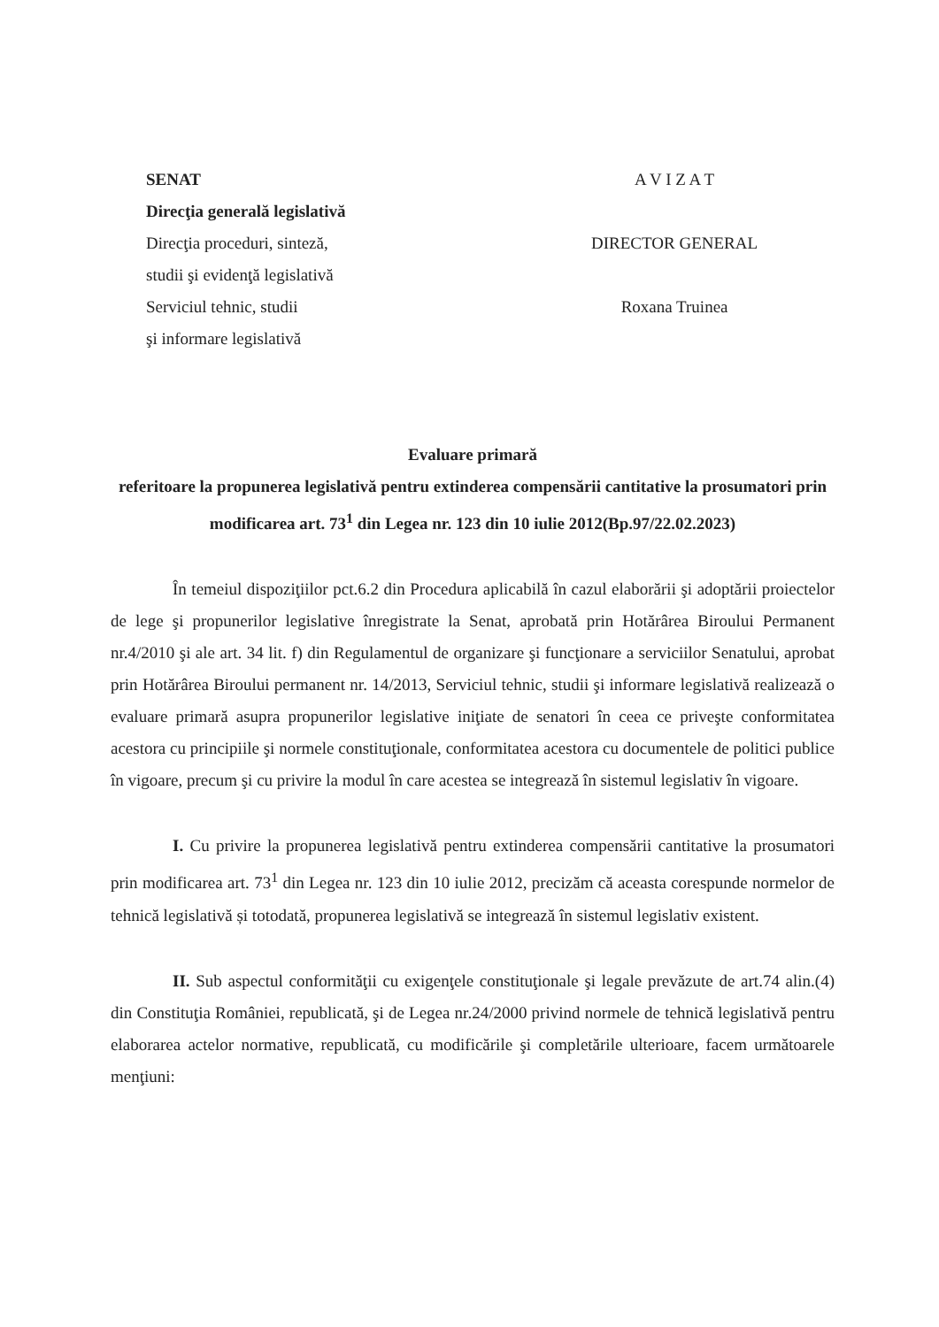SENAT
Direcţia generală legislativă
Direcţia proceduri, sinteză,
studii şi evidenţă legislativă
Serviciul tehnic, studii
şi informare legislativă
A V I Z A T
DIRECTOR GENERAL
Roxana Truinea
Evaluare primară
referitoare la propunerea legislativă pentru extinderea compensării cantitative la prosumatori prin modificarea art. 73<sup>1</sup> din Legea nr. 123 din 10 iulie 2012(Bp.97/22.02.2023)
În temeiul dispoziţiilor pct.6.2 din Procedura aplicabilă în cazul elaborării şi adoptării proiectelor de lege şi propunerilor legislative înregistrate la Senat, aprobată prin Hotărârea Biroului Permanent nr.4/2010 şi ale art. 34 lit. f) din Regulamentul de organizare şi funcţionare a serviciilor Senatului, aprobat prin Hotărârea Biroului permanent nr. 14/2013, Serviciul tehnic, studii şi informare legislativă realizează o evaluare primară asupra propunerilor legislative iniţiate de senatori în ceea ce priveşte conformitatea acestora cu principiile şi normele constituţionale, conformitatea acestora cu documentele de politici publice în vigoare, precum şi cu privire la modul în care acestea se integrează în sistemul legislativ în vigoare.
I. Cu privire la propunerea legislativă pentru extinderea compensării cantitative la prosumatori prin modificarea art. 73<sup>1</sup> din Legea nr. 123 din 10 iulie 2012, precizăm că aceasta corespunde normelor de tehnică legislativă și totodată, propunerea legislativă se integrează în sistemul legislativ existent.
II. Sub aspectul conformităţii cu exigenţele constituţionale şi legale prevăzute de art.74 alin.(4) din Constituţia României, republicată, şi de Legea nr.24/2000 privind normele de tehnică legislativă pentru elaborarea actelor normative, republicată, cu modificările şi completările ulterioare, facem următoarele menţiuni: